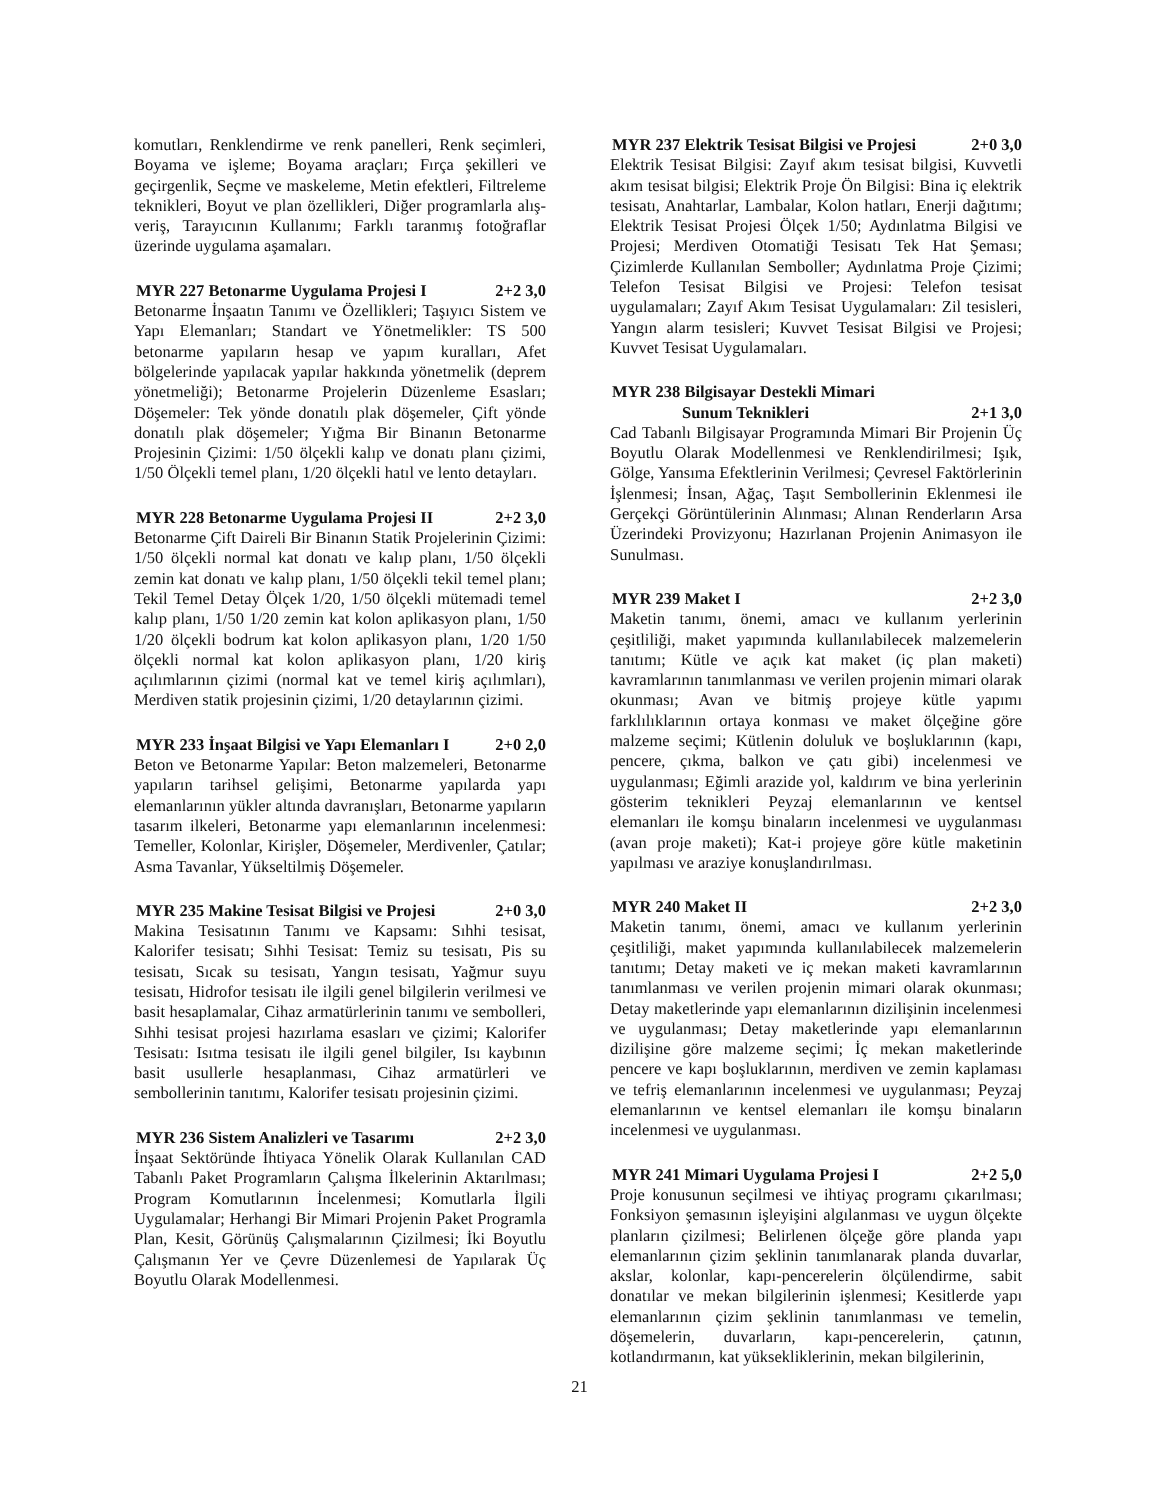komutları, Renklendirme ve renk panelleri, Renk seçimleri, Boyama ve işleme; Boyama araçları; Fırça şekilleri ve geçirgenlik, Seçme ve maskeleme, Metin efektleri, Filtreleme teknikleri, Boyut ve plan özellikleri, Diğer programlarla alış-veriş, Tarayıcının Kullanımı; Farklı taranmış fotoğraflar üzerinde uygulama aşamaları.
MYR 227 Betonarme Uygulama Projesi I 2+2 3,0
Betonarme İnşaatın Tanımı ve Özellikleri; Taşıyıcı Sistem ve Yapı Elemanları; Standart ve Yönetmelikler: TS 500 betonarme yapıların hesap ve yapım kuralları, Afet bölgelerinde yapılacak yapılar hakkında yönetmelik (deprem yönetmeliği); Betonarme Projelerin Düzenleme Esasları; Döşemeler: Tek yönde donatılı plak döşemeler, Çift yönde donatılı plak döşemeler; Yığma Bir Binanın Betonarme Projesinin Çizimi: 1/50 ölçekli kalıp ve donatı planı çizimi, 1/50 Ölçekli temel planı, 1/20 ölçekli hatıl ve lento detayları.
MYR 228 Betonarme Uygulama Projesi II 2+2 3,0
Betonarme Çift Daireli Bir Binanın Statik Projelerinin Çizimi: 1/50 ölçekli normal kat donatı ve kalıp planı, 1/50 ölçekli zemin kat donatı ve kalıp planı, 1/50 ölçekli tekil temel planı; Tekil Temel Detay Ölçek 1/20, 1/50 ölçekli mütemadi temel kalıp planı, 1/50 1/20 zemin kat kolon aplikasyon planı, 1/50 1/20 ölçekli bodrum kat kolon aplikasyon planı, 1/20 1/50 ölçekli normal kat kolon aplikasyon planı, 1/20 kiriş açılımlarının çizimi (normal kat ve temel kiriş açılımları), Merdiven statik projesinin çizimi, 1/20 detaylarının çizimi.
MYR 233 İnşaat Bilgisi ve Yapı Elemanları I 2+0 2,0
Beton ve Betonarme Yapılar: Beton malzemeleri, Betonarme yapıların tarihsel gelişimi, Betonarme yapılarda yapı elemanlarının yükler altında davranışları, Betonarme yapıların tasarım ilkeleri, Betonarme yapı elemanlarının incelenmesi: Temeller, Kolonlar, Kirişler, Döşemeler, Merdivenler, Çatılar; Asma Tavanlar, Yükseltilmiş Döşemeler.
MYR 235 Makine Tesisat Bilgisi ve Projesi 2+0 3,0
Makina Tesisatının Tanımı ve Kapsamı: Sıhhi tesisat, Kalorifer tesisatı; Sıhhi Tesisat: Temiz su tesisatı, Pis su tesisatı, Sıcak su tesisatı, Yangın tesisatı, Yağmur suyu tesisatı, Hidrofor tesisatı ile ilgili genel bilgilerin verilmesi ve basit hesaplamalar, Cihaz armatürlerinin tanımı ve sembolleri, Sıhhi tesisat projesi hazırlama esasları ve çizimi; Kalorifer Tesisatı: Isıtma tesisatı ile ilgili genel bilgiler, Isı kaybının basit usullerle hesaplanması, Cihaz armatürleri ve sembollerinin tanıtımı, Kalorifer tesisatı projesinin çizimi.
MYR 236 Sistem Analizleri ve Tasarımı 2+2 3,0
İnşaat Sektöründe İhtiyaca Yönelik Olarak Kullanılan CAD Tabanlı Paket Programların Çalışma İlkelerinin Aktarılması; Program Komutlarının İncelenmesi; Komutlarla İlgili Uygulamalar; Herhangi Bir Mimari Projenin Paket Programla Plan, Kesit, Görünüş Çalışmalarının Çizilmesi; İki Boyutlu Çalışmanın Yer ve Çevre Düzenlemesi de Yapılarak Üç Boyutlu Olarak Modellenmesi.
MYR 237 Elektrik Tesisat Bilgisi ve Projesi 2+0 3,0
Elektrik Tesisat Bilgisi: Zayıf akım tesisat bilgisi, Kuvvetli akım tesisat bilgisi; Elektrik Proje Ön Bilgisi: Bina iç elektrik tesisatı, Anahtarlar, Lambalar, Kolon hatları, Enerji dağıtımı; Elektrik Tesisat Projesi Ölçek 1/50; Aydınlatma Bilgisi ve Projesi; Merdiven Otomatiği Tesisatı Tek Hat Şeması; Çizimlerde Kullanılan Semboller; Aydınlatma Proje Çizimi; Telefon Tesisat Bilgisi ve Projesi: Telefon tesisat uygulamaları; Zayıf Akım Tesisat Uygulamaları: Zil tesisleri, Yangın alarm tesisleri; Kuvvet Tesisat Bilgisi ve Projesi; Kuvvet Tesisat Uygulamaları.
MYR 238 Bilgisayar Destekli Mimari
Sunum Teknikleri 2+1 3,0
Cad Tabanlı Bilgisayar Programında Mimari Bir Projenin Üç Boyutlu Olarak Modellenmesi ve Renklendirilmesi; Işık, Gölge, Yansıma Efektlerinin Verilmesi; Çevresel Faktörlerinin İşlenmesi; İnsan, Ağaç, Taşıt Sembollerinin Eklenmesi ile Gerçekçi Görüntülerinin Alınması; Alınan Renderların Arsa Üzerindeki Provizyonu; Hazırlanan Projenin Animasyon ile Sunulması.
MYR 239 Maket I 2+2 3,0
Maketin tanımı, önemi, amacı ve kullanım yerlerinin çeşitliliği, maket yapımında kullanılabilecek malzemelerin tanıtımı; Kütle ve açık kat maket (iç plan maketi) kavramlarının tanımlanması ve verilen projenin mimari olarak okunması; Avan ve bitmiş projeye kütle yapımı farklılıklarının ortaya konması ve maket ölçeğine göre malzeme seçimi; Kütlenin doluluk ve boşluklarının (kapı, pencere, çıkma, balkon ve çatı gibi) incelenmesi ve uygulanması; Eğimli arazide yol, kaldırım ve bina yerlerinin gösterim teknikleri Peyzaj elemanlarının ve kentsel elemanları ile komşu binaların incelenmesi ve uygulanması (avan proje maketi); Kat-i projeye göre kütle maketinin yapılması ve araziye konuşlandırılması.
MYR 240 Maket II 2+2 3,0
Maketin tanımı, önemi, amacı ve kullanım yerlerinin çeşitliliği, maket yapımında kullanılabilecek malzemelerin tanıtımı; Detay maketi ve iç mekan maketi kavramlarının tanımlanması ve verilen projenin mimari olarak okunması; Detay maketlerinde yapı elemanlarının dizilişinin incelenmesi ve uygulanması; Detay maketlerinde yapı elemanlarının dizilişine göre malzeme seçimi; İç mekan maketlerinde pencere ve kapı boşluklarının, merdiven ve zemin kaplaması ve tefriş elemanlarının incelenmesi ve uygulanması; Peyzaj elemanlarının ve kentsel elemanları ile komşu binaların incelenmesi ve uygulanması.
MYR 241 Mimari Uygulama Projesi I 2+2 5,0
Proje konusunun seçilmesi ve ihtiyaç programı çıkarılması; Fonksiyon şemasının işleyişini algılanması ve uygun ölçekte planların çizilmesi; Belirlenen ölçeğe göre planda yapı elemanlarının çizim şeklinin tanımlanarak planda duvarlar, akslar, kolonlar, kapı-pencerelerin ölçülendirme, sabit donatılar ve mekan bilgilerinin işlenmesi; Kesitlerde yapı elemanlarının çizim şeklinin tanımlanması ve temelin, döşemelerin, duvarların, kapı-pencerelerin, çatının, kotlandırmanın, kat yüksekliklerinin, mekan bilgilerinin,
21